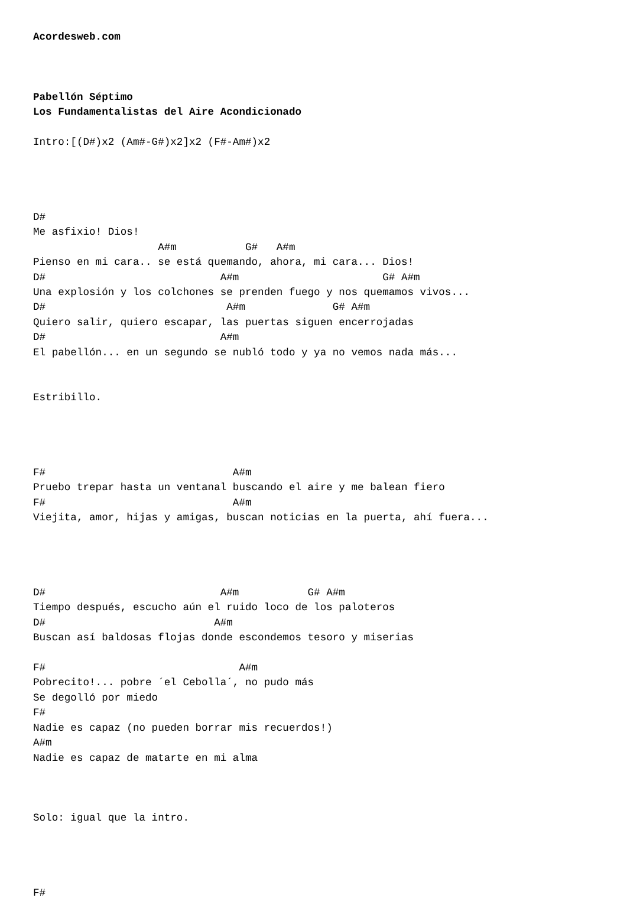Acordesweb.com



Pabellón Séptimo
Los Fundamentalistas del Aire Acondicionado

Intro:[(D#)x2 (Am#-G#)x2]x2 (F#-Am#)x2




D#
Me asfixio! Dios!
                    A#m           G#   A#m
Pienso en mi cara.. se está quemando, ahora, mi cara... Dios!
D#                            A#m                       G# A#m
Una explosión y los colchones se prenden fuego y nos quemamos vivos...
D#                             A#m              G# A#m
Quiero salir, quiero escapar, las puertas siguen encerrojadas
D#                            A#m
El pabellón... en un segundo se nubló todo y ya no vemos nada más...


Estribillo.




F#                              A#m
Pruebo trepar hasta un ventanal buscando el aire y me balean fiero
F#                              A#m
Viejita, amor, hijas y amigas, buscan noticias en la puerta, ahí fuera...




D#                            A#m           G# A#m
Tiempo después, escucho aún el ruido loco de los paloteros
D#                           A#m
Buscan así baldosas flojas donde escondemos tesoro y miserias

F#                               A#m
Pobrecito!... pobre ´el Cebolla´, no pudo más
Se degolló por miedo
F#
Nadie es capaz (no pueden borrar mis recuerdos!)
A#m
Nadie es capaz de matarte en mi alma



Solo: igual que la intro.




F#